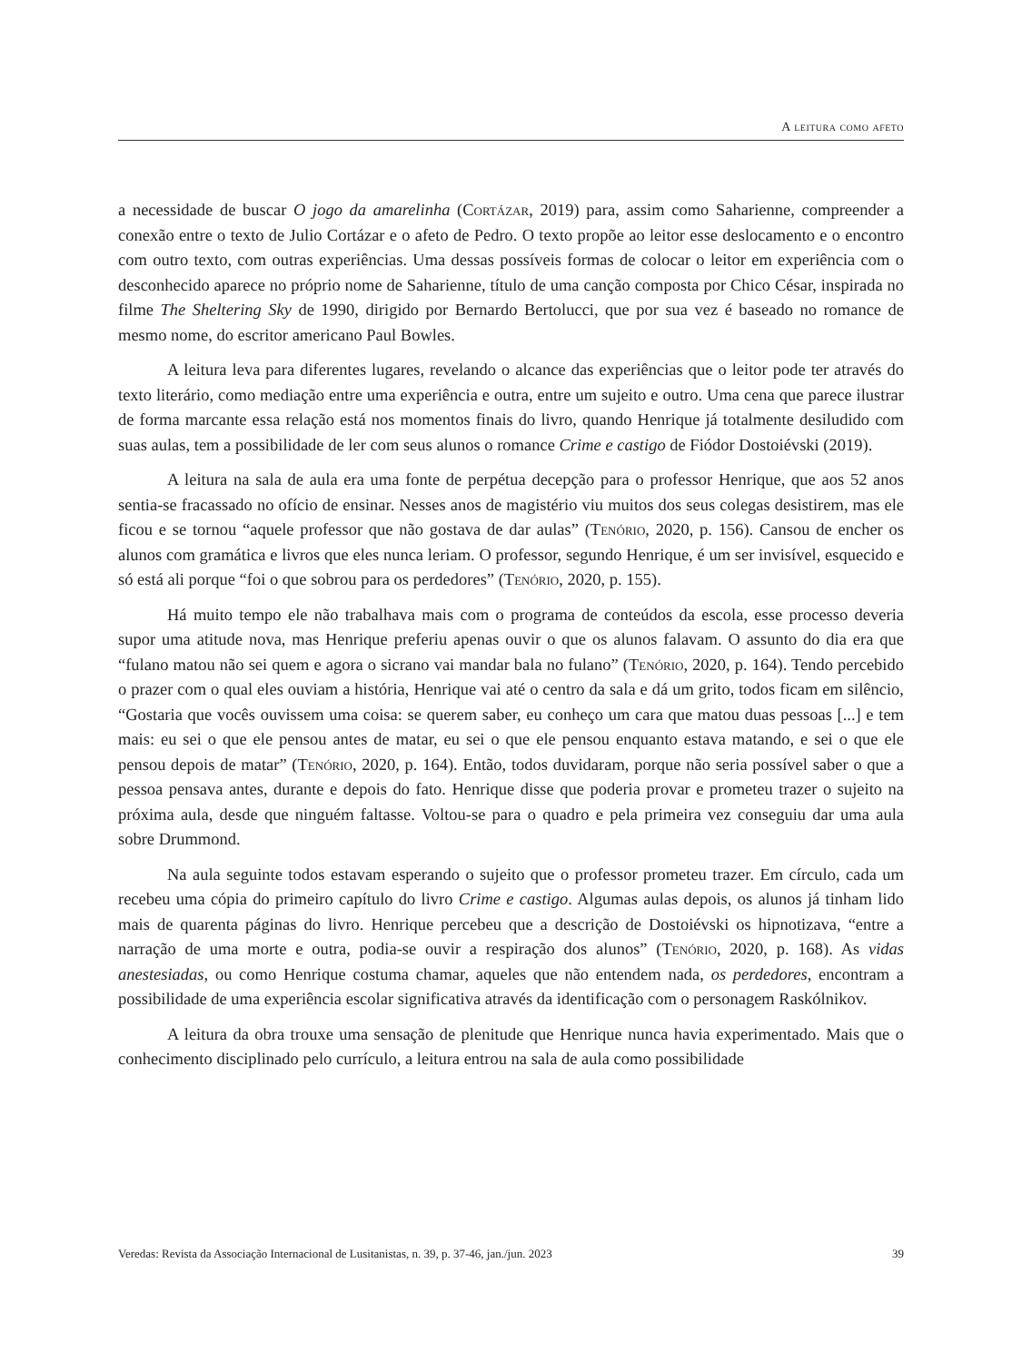A leitura como afeto
a necessidade de buscar O jogo da amarelinha (Cortázar, 2019) para, assim como Saharienne, compreender a conexão entre o texto de Julio Cortázar e o afeto de Pedro. O texto propõe ao leitor esse deslocamento e o encontro com outro texto, com outras experiências. Uma dessas possíveis formas de colocar o leitor em experiência com o desconhecido aparece no próprio nome de Saharienne, título de uma canção composta por Chico César, inspirada no filme The Sheltering Sky de 1990, dirigido por Bernardo Bertolucci, que por sua vez é baseado no romance de mesmo nome, do escritor americano Paul Bowles.
A leitura leva para diferentes lugares, revelando o alcance das experiências que o leitor pode ter através do texto literário, como mediação entre uma experiência e outra, entre um sujeito e outro. Uma cena que parece ilustrar de forma marcante essa relação está nos momentos finais do livro, quando Henrique já totalmente desiludido com suas aulas, tem a possibilidade de ler com seus alunos o romance Crime e castigo de Fiódor Dostoiévski (2019).
A leitura na sala de aula era uma fonte de perpétua decepção para o professor Henrique, que aos 52 anos sentia-se fracassado no ofício de ensinar. Nesses anos de magistério viu muitos dos seus colegas desistirem, mas ele ficou e se tornou “aquele professor que não gostava de dar aulas” (Tenório, 2020, p. 156). Cansou de encher os alunos com gramática e livros que eles nunca leriam. O professor, segundo Henrique, é um ser invisível, esquecido e só está ali porque “foi o que sobrou para os perdedores” (Tenório, 2020, p. 155).
Há muito tempo ele não trabalhava mais com o programa de conteúdos da escola, esse processo deveria supor uma atitude nova, mas Henrique preferiu apenas ouvir o que os alunos falavam. O assunto do dia era que “fulano matou não sei quem e agora o sicrano vai mandar bala no fulano” (Tenório, 2020, p. 164). Tendo percebido o prazer com o qual eles ouviam a história, Henrique vai até o centro da sala e dá um grito, todos ficam em silêncio, “Gostaria que vocês ouvissem uma coisa: se querem saber, eu conheço um cara que matou duas pessoas [...] e tem mais: eu sei o que ele pensou antes de matar, eu sei o que ele pensou enquanto estava matando, e sei o que ele pensou depois de matar” (Tenório, 2020, p. 164). Então, todos duvidaram, porque não seria possível saber o que a pessoa pensava antes, durante e depois do fato. Henrique disse que poderia provar e prometeu trazer o sujeito na próxima aula, desde que ninguém faltasse. Voltou-se para o quadro e pela primeira vez conseguiu dar uma aula sobre Drummond.
Na aula seguinte todos estavam esperando o sujeito que o professor prometeu trazer. Em círculo, cada um recebeu uma cópia do primeiro capítulo do livro Crime e castigo. Algumas aulas depois, os alunos já tinham lido mais de quarenta páginas do livro. Henrique percebeu que a descrição de Dostoiévski os hipnotizava, “entre a narração de uma morte e outra, podia-se ouvir a respiração dos alunos” (Tenório, 2020, p. 168). As vidas anestesiadas, ou como Henrique costuma chamar, aqueles que não entendem nada, os perdedores, encontram a possibilidade de uma experiência escolar significativa através da identificação com o personagem Raskólnikov.
A leitura da obra trouxe uma sensação de plenitude que Henrique nunca havia experimentado. Mais que o conhecimento disciplinado pelo currículo, a leitura entrou na sala de aula como possibilidade
Veredas: Revista da Associação Internacional de Lusitanistas, n. 39, p. 37-46, jan./jun. 2023 39